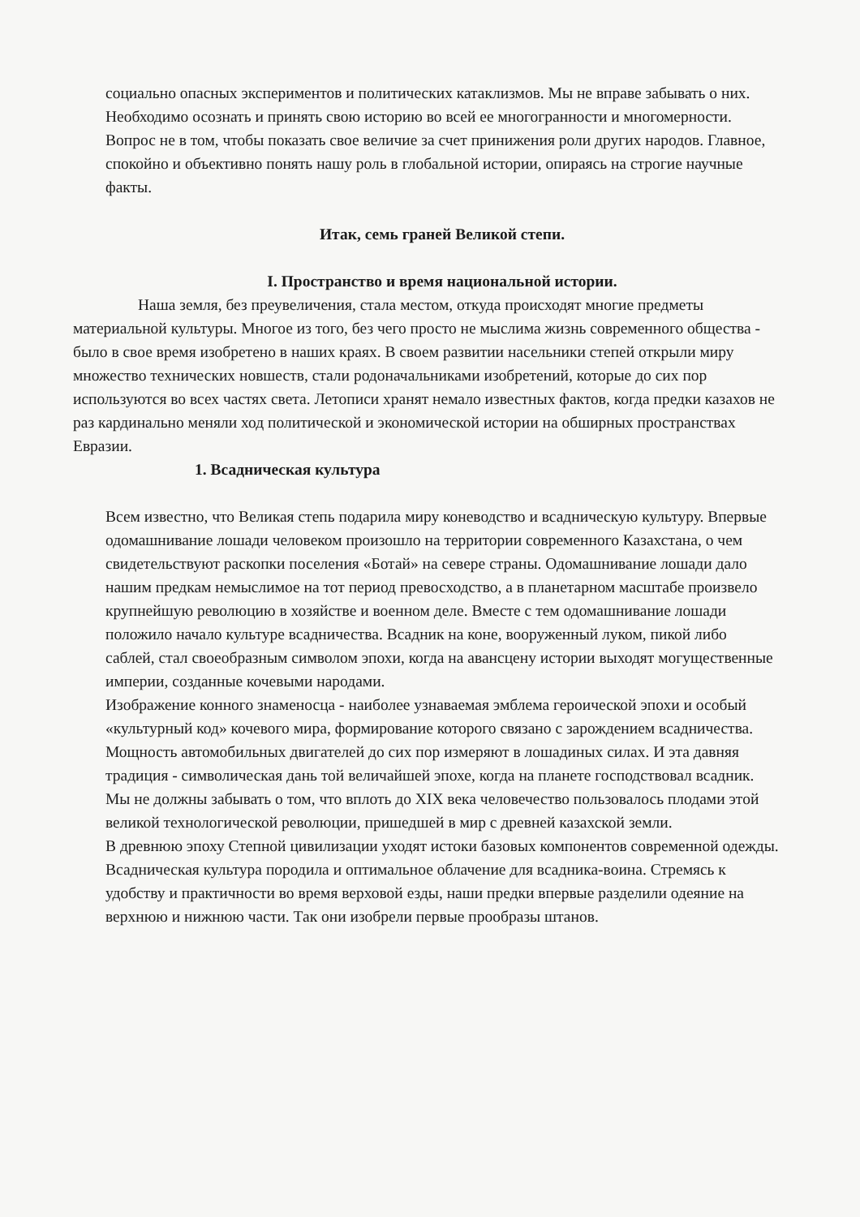социально опасных экспериментов и политических катаклизмов. Мы не вправе забывать о них. Необходимо осознать и принять свою историю во всей ее многогранности и многомерности.
Вопрос не в том, чтобы показать свое величие за счет принижения роли других народов. Главное, спокойно и объективно понять нашу роль в глобальной истории, опираясь на строгие научные факты.
Итак, семь граней Великой степи.
I. Пространство и время национальной истории.
Наша земля, без преувеличения, стала местом, откуда происходят многие предметы материальной культуры. Многое из того, без чего просто не мыслима жизнь современного общества - было в свое время изобретено в наших краях. В своем развитии насельники степей открыли миру множество технических новшеств, стали родоначальниками изобретений, которые до сих пор используются во всех частях света. Летописи хранят немало известных фактов, когда предки казахов не раз кардинально меняли ход политической и экономической истории на обширных пространствах Евразии.
1. Всадническая культура
Всем известно, что Великая степь подарила миру коневодство и всадническую культуру. Впервые одомашнивание лошади человеком произошло на территории современного Казахстана, о чем свидетельствуют раскопки поселения «Ботай» на севере страны. Одомашнивание лошади дало нашим предкам немыслимое на тот период превосходство, а в планетарном масштабе произвело крупнейшую революцию в хозяйстве и военном деле. Вместе с тем одомашнивание лошади положило начало культуре всадничества. Всадник на коне, вооруженный луком, пикой либо саблей, стал своеобразным символом эпохи, когда на авансцену истории выходят могущественные империи, созданные кочевыми народами.
Изображение конного знаменосца - наиболее узнаваемая эмблема героической эпохи и особый «культурный код» кочевого мира, формирование которого связано с зарождением всадничества.
Мощность автомобильных двигателей до сих пор измеряют в лошадиных силах. И эта давняя традиция - символическая дань той величайшей эпохе, когда на планете господствовал всадник.
Мы не должны забывать о том, что вплоть до XIX века человечество пользовалось плодами этой великой технологической революции, пришедшей в мир с древней казахской земли.
В древнюю эпоху Степной цивилизации уходят истоки базовых компонентов современной одежды. Всадническая культура породила и оптимальное облачение для всадника-воина. Стремясь к удобству и практичности во время верховой езды, наши предки впервые разделили одеяние на верхнюю и нижнюю части. Так они изобрели первые прообразы штанов.